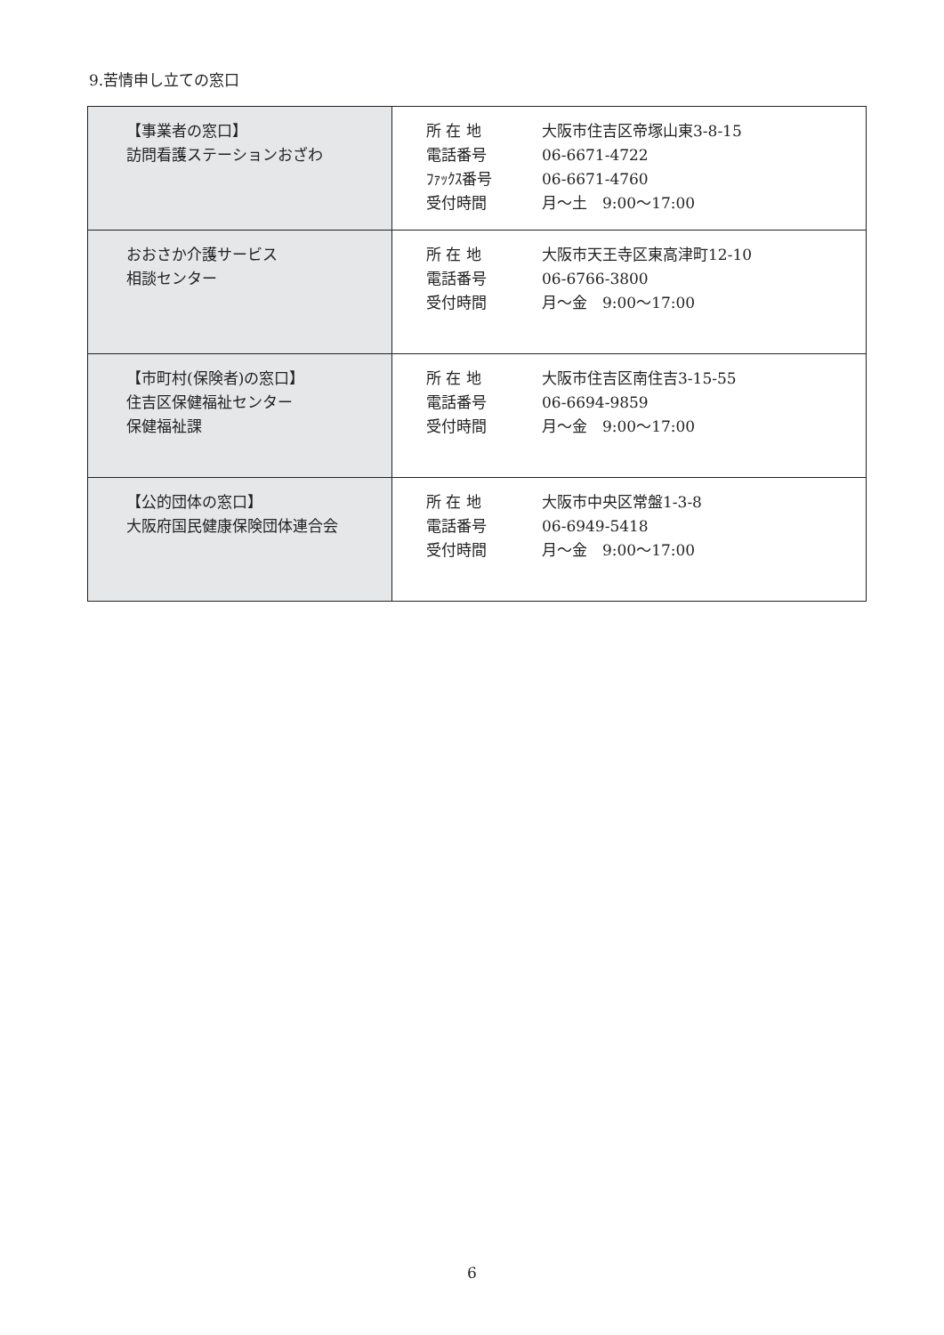9.苦情申し立ての窓口
| 【事業者の窓口】 訪問看護ステーションおざわ | 所 在 地 大阪市住吉区帝塚山東3-8-15 電話番号 06-6671-4722 ﾌｧｯｸｽ番号 06-6671-4760 受付時間 月～土 9:00～17:00 |
| おおさか介護サービス 相談センター | 所 在 地 大阪市天王寺区東高津町12-10 電話番号 06-6766-3800 受付時間 月～金 9:00～17:00 |
| 【市町村(保険者)の窓口】 住吉区保健福祉センター 保健福祉課 | 所 在 地 大阪市住吉区南住吉3-15-55 電話番号 06-6694-9859 受付時間 月～金 9:00～17:00 |
| 【公的団体の窓口】 大阪府国民健康保険団体連合会 | 所 在 地 大阪市中央区常盤1-3-8 電話番号 06-6949-5418 受付時間 月～金 9:00～17:00 |
6